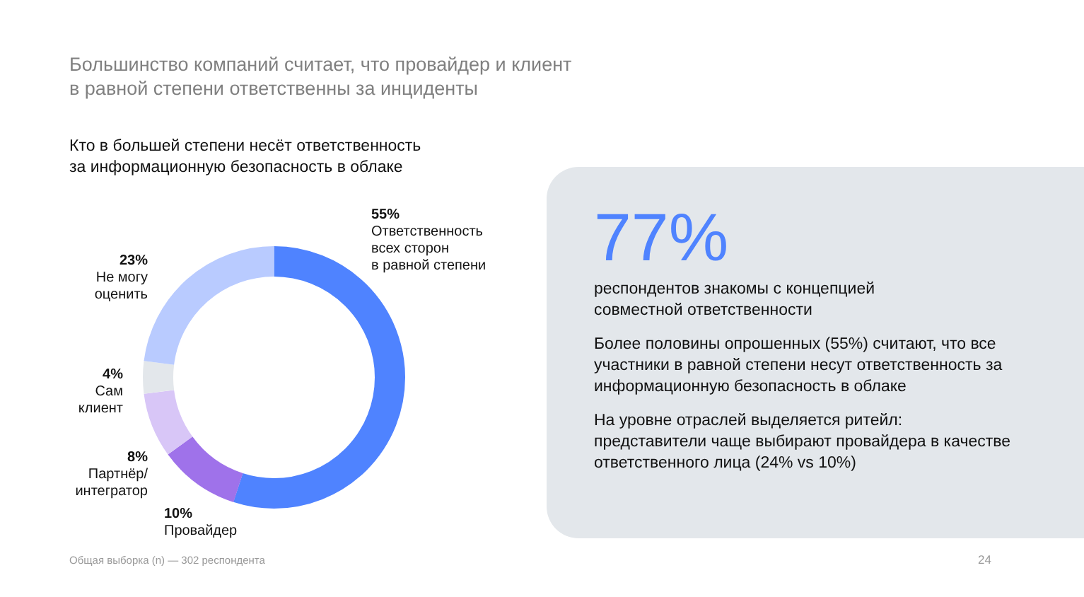Большинство компаний считает, что провайдер и клиент
в равной степени ответственны за инциденты
Кто в большей степени несёт ответственность
за информационную безопасность в облаке
55%
Ответственность
всех сторон
в равной степени
23%
Не могу
оценить
4%
Сам
клиент
8%
Партнёр/
интегратор
10%
Провайдер
77%
респондентов знакомы с концепцией
совместной ответственности
Более половины опрошенных (55%) считают, что все участники в равной степени несут ответственность за информационную безопасность в облаке
На уровне отраслей выделяется ритейл: представители чаще выбирают провайдера в качестве ответственного лица (24% vs 10%)
Общая выборка (n) — 302 респондента
24